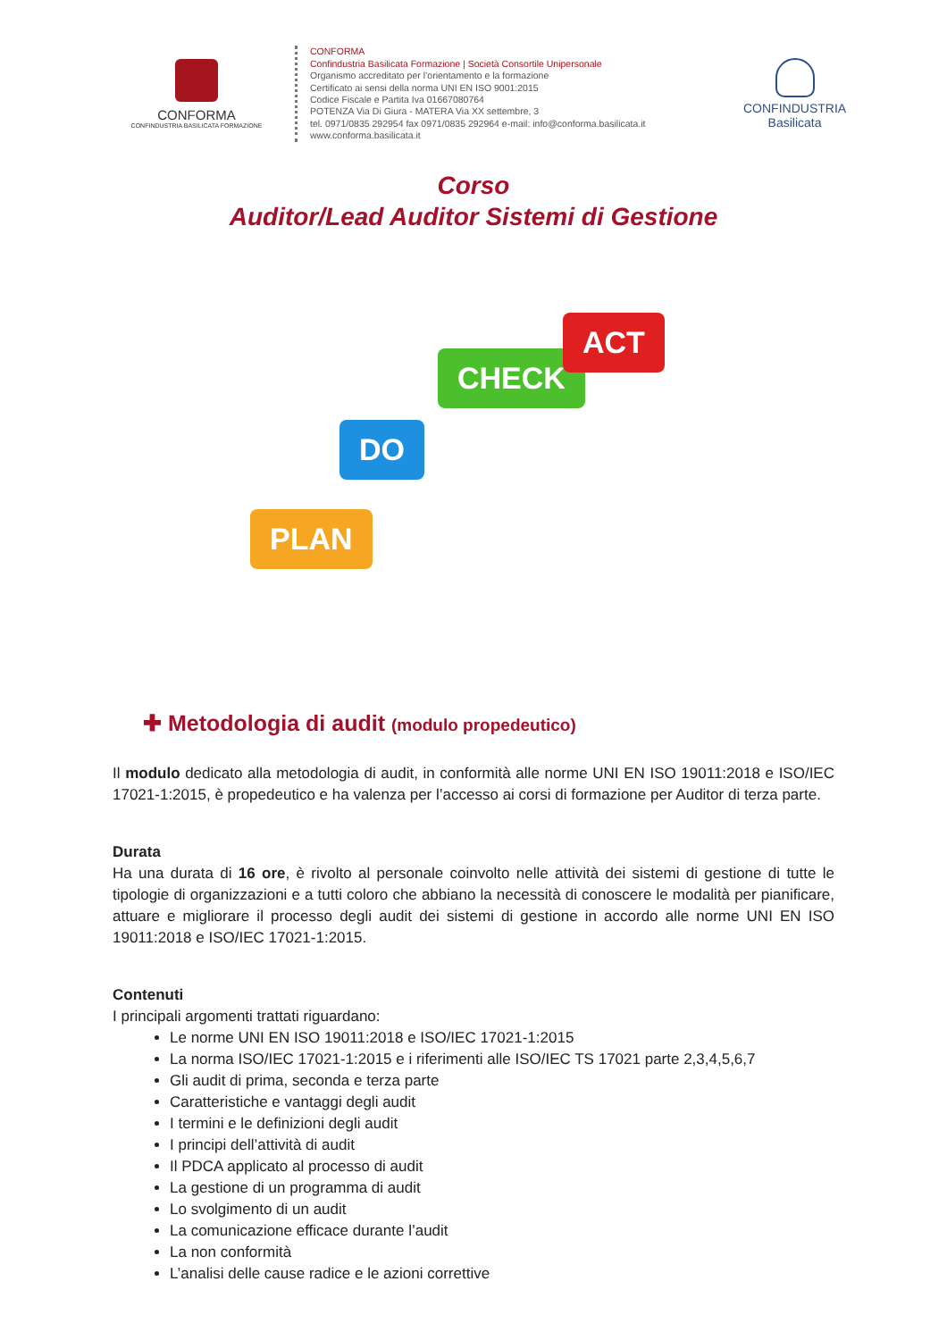CONFORMA
CONFINDUSTRIA BASILICATA FORMAZIONE
CONFORMA
Confindustria Basilicata Formazione | Società Consortile Unipersonale
Organismo accreditato per l’orientamento e la formazione
Certificato ai sensi della norma UNI EN ISO 9001:2015
Codice Fiscale e Partita Iva 01667080764
POTENZA Via Di Giura - MATERA Via XX settembre, 3
tel. 0971/0835 292954 fax 0971/0835 292964 e-mail: info@conforma.basilicata.it
www.conforma.basilicata.it
CONFINDUSTRIA
Basilicata
Corso
Auditor/Lead Auditor Sistemi di Gestione
PLAN
DO
CHECK
ACT
✚ Metodologia di audit (modulo propedeutico)
Il modulo dedicato alla metodologia di audit, in conformità alle norme UNI EN ISO 19011:2018 e ISO/IEC 17021-1:2015, è propedeutico e ha valenza per l’accesso ai corsi di formazione per Auditor di terza parte.
Durata
Ha una durata di 16 ore, è rivolto al personale coinvolto nelle attività dei sistemi di gestione di tutte le tipologie di organizzazioni e a tutti coloro che abbiano la necessità di conoscere le modalità per pianificare, attuare e migliorare il processo degli audit dei sistemi di gestione in accordo alle norme UNI EN ISO 19011:2018 e ISO/IEC 17021-1:2015.
Contenuti
I principali argomenti trattati riguardano:
Le norme UNI EN ISO 19011:2018 e ISO/IEC 17021-1:2015
La norma ISO/IEC 17021-1:2015 e i riferimenti alle ISO/IEC TS 17021 parte 2,3,4,5,6,7
Gli audit di prima, seconda e terza parte
Caratteristiche e vantaggi degli audit
I termini e le definizioni degli audit
I principi dell’attività di audit
Il PDCA applicato al processo di audit
La gestione di un programma di audit
Lo svolgimento di un audit
La comunicazione efficace durante l’audit
La non conformità
L’analisi delle cause radice e le azioni correttive